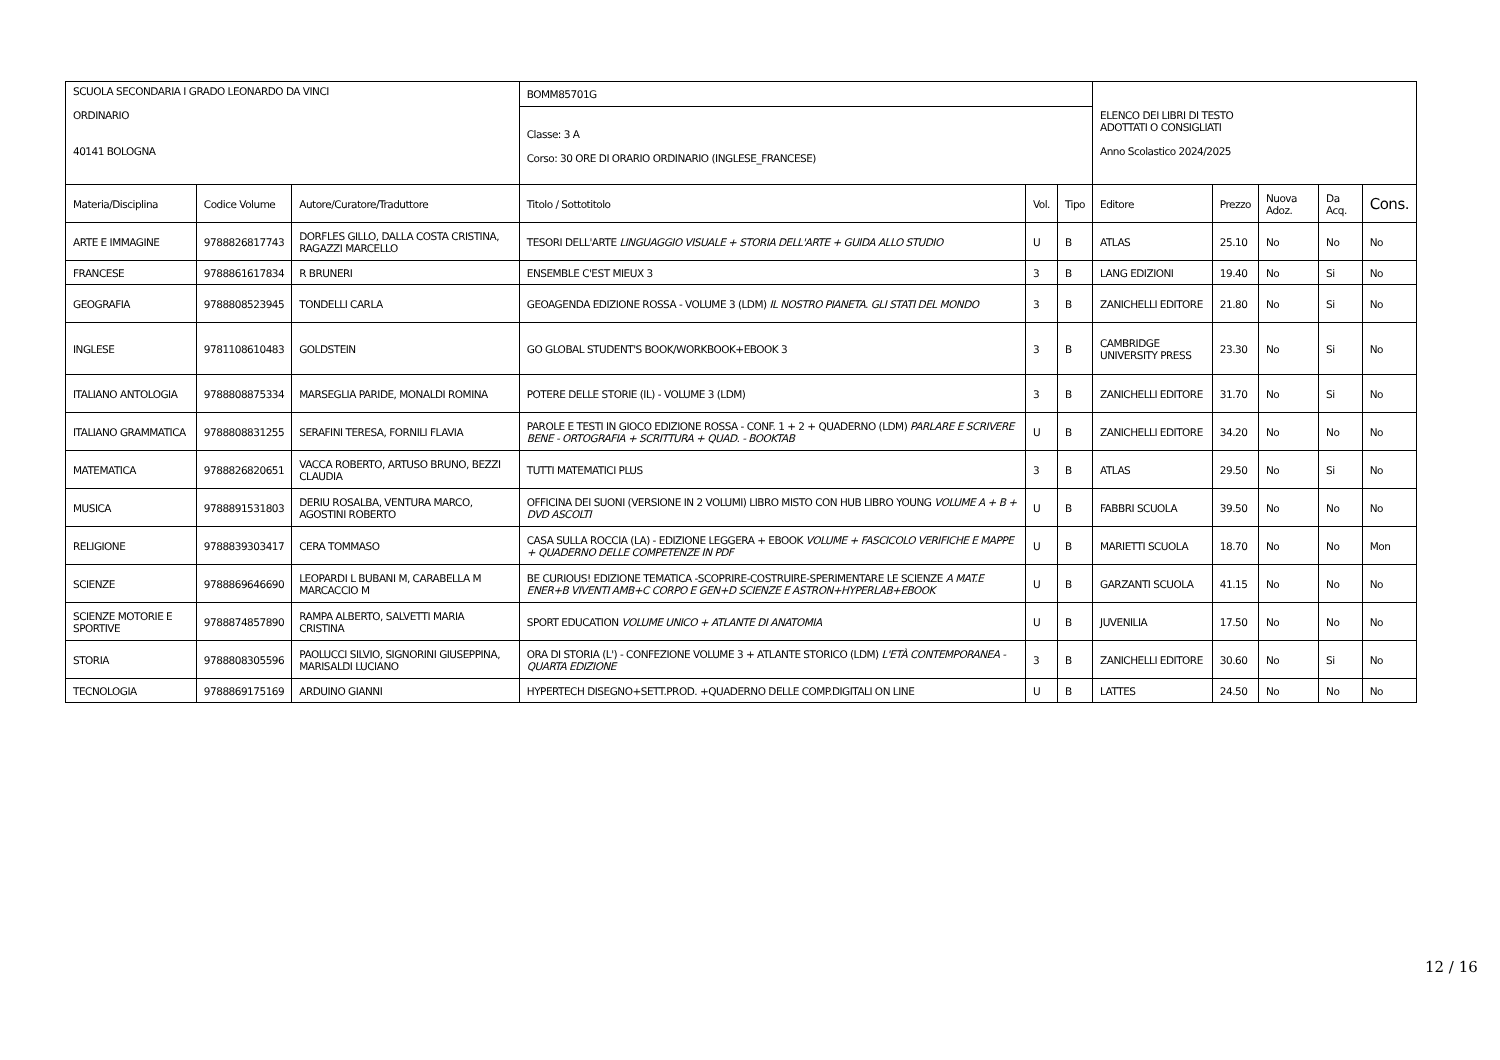| SCUOLA SECONDARIA I GRADO LEONARDO DA VINCI ORDINARIO 40141 BOLOGNA | | | BOMM85701G | | | ELENCO DEI LIBRI DI TESTO ADOTTATI O CONSIGLIATI Anno Scolastico 2024/2025 | | | | |
| | | | Classe: 3 A Corso: 30 ORE DI ORARIO ORDINARIO (INGLESE_FRANCESE) | | | | | | | |
| Materia/Disciplina | Codice Volume | Autore/Curatore/Traduttore | Titolo / Sottotitolo | Vol. | Tipo | Editore | Prezzo | Nuova Adoz. | Da Acq. | Cons. |
| ARTE E IMMAGINE | 9788826817743 | DORFLES GILLO, DALLA COSTA CRISTINA, RAGAZZI MARCELLO | TESORI DELL'ARTE LINGUAGGIO VISUALE + STORIA DELL'ARTE + GUIDA ALLO STUDIO | U | B | ATLAS | 25.10 | No | No | No |
| FRANCESE | 9788861617834 | R BRUNERI | ENSEMBLE C'EST MIEUX 3 | 3 | B | LANG EDIZIONI | 19.40 | No | Si | No |
| GEOGRAFIA | 9788808523945 | TONDELLI CARLA | GEOAGENDA EDIZIONE ROSSA - VOLUME 3 (LDM) IL NOSTRO PIANETA. GLI STATI DEL MONDO | 3 | B | ZANICHELLI EDITORE | 21.80 | No | Si | No |
| INGLESE | 9781108610483 | GOLDSTEIN | GO GLOBAL STUDENT'S BOOK/WORKBOOK+EBOOK 3 | 3 | B | CAMBRIDGE UNIVERSITY PRESS | 23.30 | No | Si | No |
| ITALIANO ANTOLOGIA | 9788808875334 | MARSEGLIA PARIDE, MONALDI ROMINA | POTERE DELLE STORIE (IL) - VOLUME 3 (LDM) | 3 | B | ZANICHELLI EDITORE | 31.70 | No | Si | No |
| ITALIANO GRAMMATICA | 9788808831255 | SERAFINI TERESA, FORNILI FLAVIA | PAROLE E TESTI IN GIOCO EDIZIONE ROSSA - CONF. 1 + 2 + QUADERNO (LDM) PARLARE E SCRIVERE BENE - ORTOGRAFIA + SCRITTURA + QUAD. - BOOKTAB | U | B | ZANICHELLI EDITORE | 34.20 | No | No | No |
| MATEMATICA | 9788826820651 | VACCA ROBERTO, ARTUSO BRUNO, BEZZI CLAUDIA | TUTTI MATEMATICI PLUS | 3 | B | ATLAS | 29.50 | No | Si | No |
| MUSICA | 9788891531803 | DERIU ROSALBA, VENTURA MARCO, AGOSTINI ROBERTO | OFFICINA DEI SUONI (VERSIONE IN 2 VOLUMI) LIBRO MISTO CON HUB LIBRO YOUNG VOLUME A + B + DVD ASCOLTI | U | B | FABBRI SCUOLA | 39.50 | No | No | No |
| RELIGIONE | 9788839303417 | CERA TOMMASO | CASA SULLA ROCCIA (LA) - EDIZIONE LEGGERA + EBOOK VOLUME + FASCICOLO VERIFICHE E MAPPE + QUADERNO DELLE COMPETENZE IN PDF | U | B | MARIETTI SCUOLA | 18.70 | No | No | Mon |
| SCIENZE | 9788869646690 | LEOPARDI L BUBANI M, CARABELLA M MARCACCIO M | BE CURIOUS! EDIZIONE TEMATICA -SCOPRIRE-COSTRUIRE-SPERIMENTARE LE SCIENZE A MAT.E ENER+B VIVENTI AMB+C CORPO E GEN+D SCIENZE E ASTRON+HYPERLAB+EBOOK | U | B | GARZANTI SCUOLA | 41.15 | No | No | No |
| SCIENZE MOTORIE E SPORTIVE | 9788874857890 | RAMPA ALBERTO, SALVETTI MARIA CRISTINA | SPORT EDUCATION VOLUME UNICO + ATLANTE DI ANATOMIA | U | B | JUVENILIA | 17.50 | No | No | No |
| STORIA | 9788808305596 | PAOLUCCI SILVIO, SIGNORINI GIUSEPPINA, MARISALDI LUCIANO | ORA DI STORIA (L') - CONFEZIONE VOLUME 3 + ATLANTE STORICO (LDM) L'ETÀ CONTEMPORANEA - QUARTA EDIZIONE | 3 | B | ZANICHELLI EDITORE | 30.60 | No | Si | No |
| TECNOLOGIA | 9788869175169 | ARDUINO GIANNI | HYPERTECH DISEGNO+SETT.PROD. +QUADERNO DELLE COMP.DIGITALI ON LINE | U | B | LATTES | 24.50 | No | No | No |
12 / 16